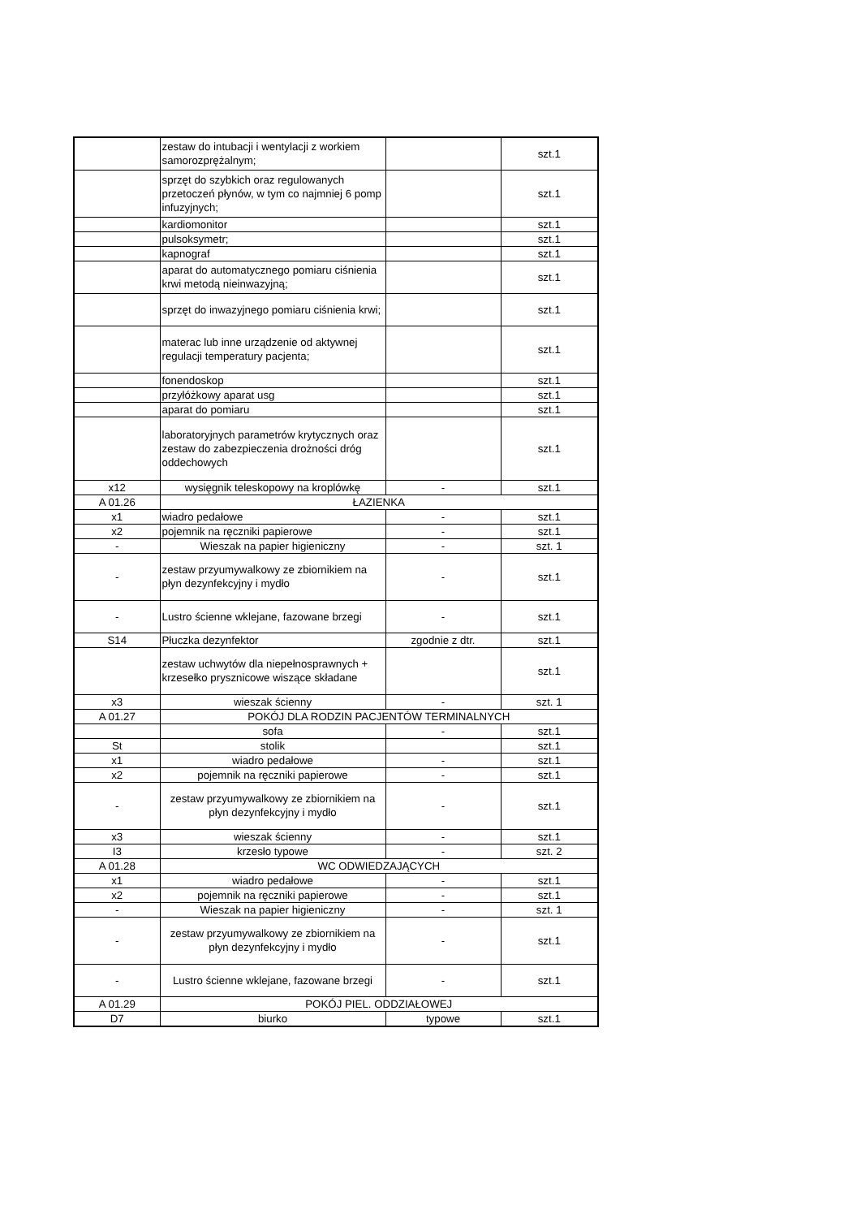| | zestaw do intubacji i wentylacji z workiem samorozprężalnym; | | szt.1 |
| | sprzęt do szybkich oraz regulowanych przetoczeń płynów, w tym co najmniej 6 pomp infuzyjnych; | | szt.1 |
| | kardiomonitor | | szt.1 |
| | pulsoksymetr; | | szt.1 |
| | kapnograf | | szt.1 |
| | aparat do automatycznego pomiaru ciśnienia krwi metodą nieinwazyjną; | | szt.1 |
| | sprzęt do inwazyjnego pomiaru ciśnienia krwi; | | szt.1 |
| | materac lub inne urządzenie od aktywnej regulacji temperatury pacjenta; | | szt.1 |
| | fonendoskop | | szt.1 |
| | przyłóżkowy aparat usg | | szt.1 |
| | aparat do pomiaru | | szt.1 |
| | laboratoryjnych parametrów krytycznych oraz zestaw do zabezpieczenia drożności dróg oddechowych | | szt.1 |
| x12 | wysięgnik teleskopowy na kroplówkę | - | szt.1 |
| A 01.26 | ŁAZIENKA | | |
| x1 | wiadro pedałowe | - | szt.1 |
| x2 | pojemnik na ręczniki papierowe | - | szt.1 |
| - | Wieszak na papier higieniczny | - | szt. 1 |
| - | zestaw przyumywalkowy ze zbiornikiem na płyn dezynfekcyjny i mydło | - | szt.1 |
| - | Lustro ścienne wklejane, fazowane brzegi | - | szt.1 |
| S14 | Płuczka dezynfektor | zgodnie z dtr. | szt.1 |
| | zestaw uchwytów dla niepełnosprawnych + krzesełko prysznicowe wiszące składane | | szt.1 |
| x3 | wieszak ścienny | - | szt. 1 |
| A 01.27 | POKÓJ DLA RODZIN PACJENTÓW TERMINALNYCH | | |
| | sofa | - | szt.1 |
| St | stolik | | szt.1 |
| x1 | wiadro pedałowe | - | szt.1 |
| x2 | pojemnik na ręczniki papierowe | - | szt.1 |
| - | zestaw przyumywalkowy ze zbiornikiem na płyn dezynfekcyjny i mydło | - | szt.1 |
| x3 | wieszak ścienny | - | szt.1 |
| I3 | krzesło typowe | - | szt. 2 |
| A 01.28 | WC ODWIEDZAJĄCYCH | | |
| x1 | wiadro pedałowe | - | szt.1 |
| x2 | pojemnik na ręczniki papierowe | - | szt.1 |
| - | Wieszak na papier higieniczny | - | szt. 1 |
| - | zestaw przyumywalkowy ze zbiornikiem na płyn dezynfekcyjny i mydło | - | szt.1 |
| - | Lustro ścienne wklejane, fazowane brzegi | - | szt.1 |
| A 01.29 | POKÓJ PIEL. ODDZIAŁOWEJ | | |
| D7 | biurko | typowe | szt.1 |